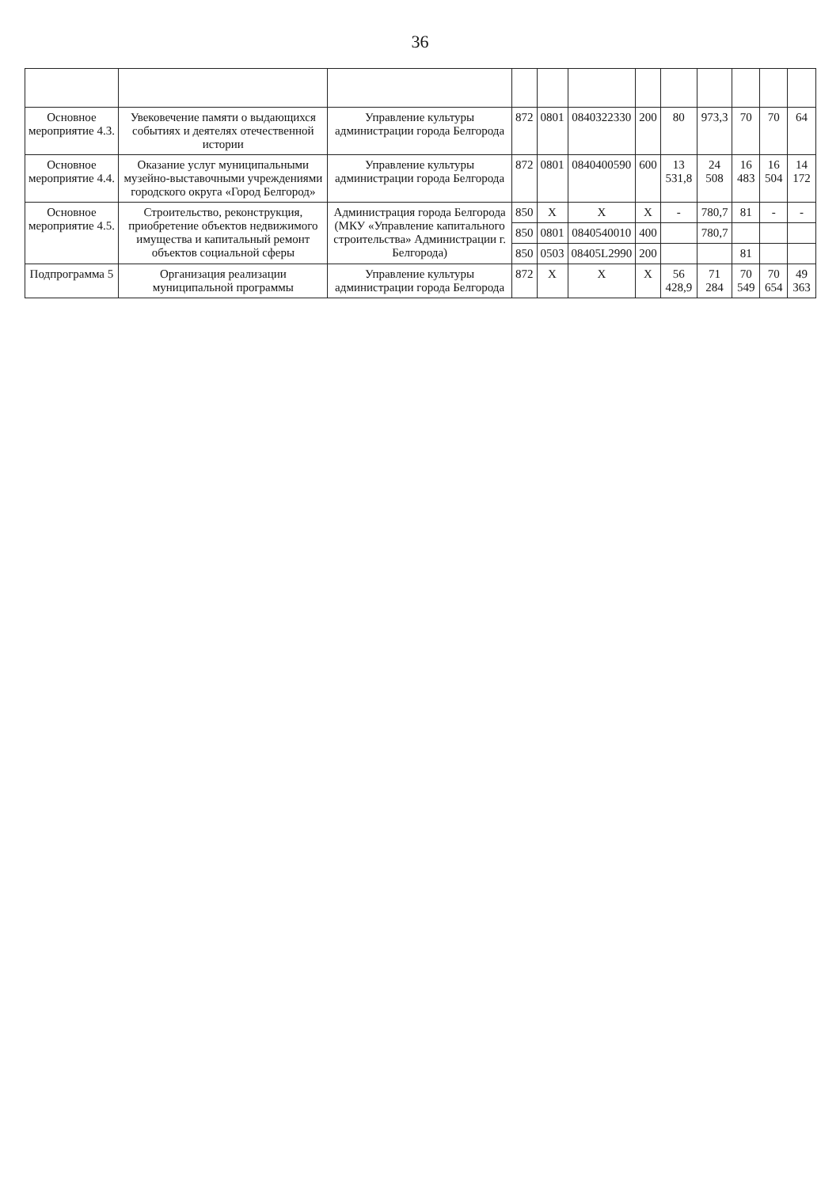36
| Основное мероприятие 4.3. | Увековечение памяти о выдающихся событиях и деятелях отечественной истории | Управление культуры администрации города Белгорода | 872 | 0801 | 0840322330 | 200 | 80 | 973,3 | 70 | 70 | 64 |
| Основное мероприятие 4.4. | Оказание услуг муниципальными музейно-выставочными учреждениями городского округа «Город Белгород» | Управление культуры администрации города Белгорода | 872 | 0801 | 0840400590 | 600 | 13 531,8 | 24 508 | 16 483 | 16 504 | 14 172 |
| Основное мероприятие 4.5. | Строительство, реконструкция, приобретение объектов недвижимого имущества и капитальный ремонт объектов социальной сферы | Администрация города Белгорода (МКУ «Управление капитального строительства» Администрации г. Белгорода) | 850 | X | X | X | - | 780,7 | 81 | - | - |
| | | | 850 | 0801 | 0840540010 | 400 | | 780,7 | | | |
| | | | 850 | 0503 | 08405L2990 | 200 | | | 81 | | |
| Подпрограмма 5 | Организация реализации муниципальной программы | Управление культуры администрации города Белгорода | 872 | X | X | X | 56 428,9 | 71 284 | 70 549 | 70 654 | 49 363 |